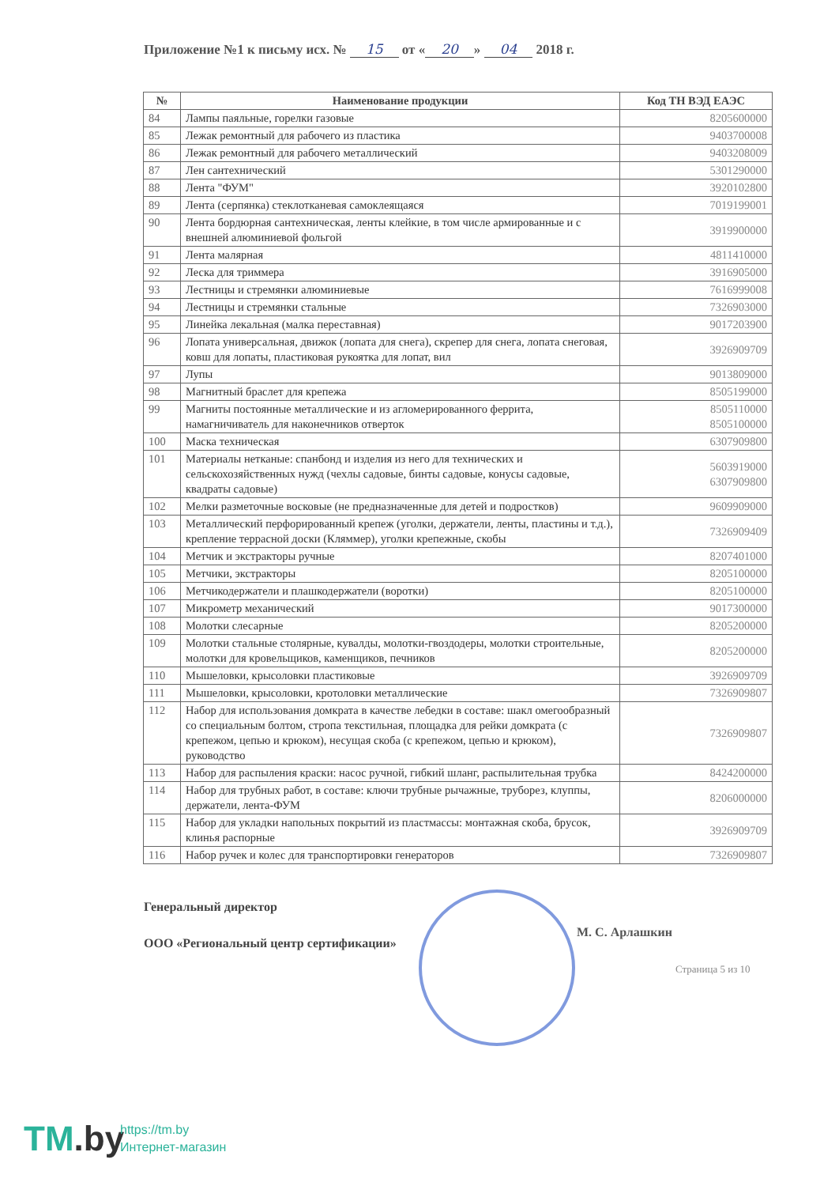Приложение №1 к письму исх. № 15 от « 20 » 04 2018 г.
| № | Наименование продукции | Код ТН ВЭД ЕАЭС |
| --- | --- | --- |
| 84 | Лампы паяльные, горелки газовые | 8205600000 |
| 85 | Лежак ремонтный для рабочего из пластика | 9403700008 |
| 86 | Лежак ремонтный для рабочего металлический | 9403208009 |
| 87 | Лен сантехнический | 5301290000 |
| 88 | Лента "ФУМ" | 3920102800 |
| 89 | Лента (серпянка) стеклотканевая самоклеящаяся | 7019199001 |
| 90 | Лента бордюрная сантехническая, ленты клейкие, в том числе армированные и с внешней алюминиевой фольгой | 3919900000 |
| 91 | Лента малярная | 4811410000 |
| 92 | Леска для триммера | 3916905000 |
| 93 | Лестницы и стремянки алюминиевые | 7616999008 |
| 94 | Лестницы и стремянки стальные | 7326903000 |
| 95 | Линейка лекальная (малка переставная) | 9017203900 |
| 96 | Лопата универсальная, движок (лопата для снега), скрепер для снега, лопата снеговая, ковш для лопаты, пластиковая рукоятка для лопат, вил | 3926909709 |
| 97 | Лупы | 9013809000 |
| 98 | Магнитный браслет для крепежа | 8505199000 |
| 99 | Магниты постоянные металлические и из агломерированного феррита, намагничиватель для наконечников отверток | 8505110000 8505100000 |
| 100 | Маска техническая | 6307909800 |
| 101 | Материалы нетканые: спанбонд и изделия из него для технических и сельскохозяйственных нужд (чехлы садовые, бинты садовые, конусы садовые, квадраты садовые) | 5603919000 6307909800 |
| 102 | Мелки разметочные восковые (не предназначенные для детей и подростков) | 9609909000 |
| 103 | Металлический перфорированный крепеж (уголки, держатели, ленты, пластины и т.д.), крепление террасной доски (Кляммер), уголки крепежные, скобы | 7326909409 |
| 104 | Метчик и экстракторы ручные | 8207401000 |
| 105 | Метчики, экстракторы | 8205100000 |
| 106 | Метчикодержатели и плашкодержатели (воротки) | 8205100000 |
| 107 | Микрометр механический | 9017300000 |
| 108 | Молотки слесарные | 8205200000 |
| 109 | Молотки стальные столярные, кувалды, молотки-гвоздодеры, молотки строительные, молотки для кровельщиков, каменщиков, печников | 8205200000 |
| 110 | Мышеловки, крысоловки пластиковые | 3926909709 |
| 111 | Мышеловки, крысоловки, кротоловки металлические | 7326909807 |
| 112 | Набор для использования домкрата в качестве лебедки в составе: шакл омегообразный со специальным болтом, стропа текстильная, площадка для рейки домкрата (с крепежом, цепью и крюком), несущая скоба (с крепежом, цепью и крюком), руководство | 7326909807 |
| 113 | Набор для распыления краски: насос ручной, гибкий шланг, распылительная трубка | 8424200000 |
| 114 | Набор для трубных работ, в составе: ключи трубные рычажные, труборез, клуппы, держатели, лента-ФУМ | 8206000000 |
| 115 | Набор для укладки напольных покрытий из пластмассы: монтажная скоба, брусок, клинья распорные | 3926909709 |
| 116 | Набор ручек и колес для транспортировки генераторов | 7326909807 |
Генеральный директор
ООО «Региональный центр сертификации»
М. С. Арлашкин
Страница 5 из 10
TM.by
https://tm.by
Интернет-магазин